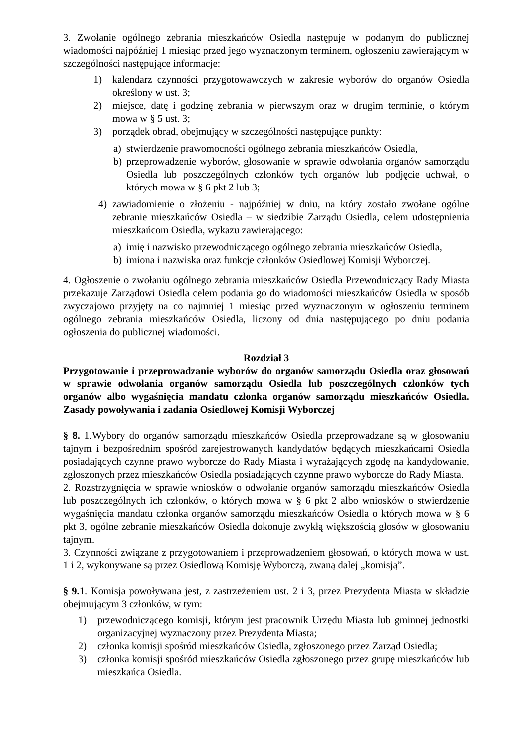3. Zwołanie ogólnego zebrania mieszkańców Osiedla następuje w podanym do publicznej wiadomości najpóźniej 1 miesiąc przed jego wyznaczonym terminem, ogłoszeniu zawierającym w szczególności następujące informacje:
1) kalendarz czynności przygotowawczych w zakresie wyborów do organów Osiedla określony w ust. 3;
2) miejsce, datę i godzinę zebrania w pierwszym oraz w drugim terminie, o którym mowa w § 5 ust. 3;
3) porządek obrad, obejmujący w szczególności następujące punkty:
a) stwierdzenie prawomocności ogólnego zebrania mieszkańców Osiedla,
b) przeprowadzenie wyborów, głosowanie w sprawie odwołania organów samorządu Osiedla lub poszczególnych członków tych organów lub podjęcie uchwał, o których mowa w § 6 pkt 2 lub 3;
4) zawiadomienie o złożeniu - najpóźniej w dniu, na który zostało zwołane ogólne zebranie mieszkańców Osiedla – w siedzibie Zarządu Osiedla, celem udostępnienia mieszkańcom Osiedla, wykazu zawierającego:
a) imię i nazwisko przewodniczącego ogólnego zebrania mieszkańców Osiedla,
b) imiona i nazwiska oraz funkcje członków Osiedlowej Komisji Wyborczej.
4. Ogłoszenie o zwołaniu ogólnego zebrania mieszkańców Osiedla Przewodniczący Rady Miasta przekazuje Zarządowi Osiedla celem podania go do wiadomości mieszkańców Osiedla w sposób zwyczajowo przyjęty na co najmniej 1 miesiąc przed wyznaczonym w ogłoszeniu terminem ogólnego zebrania mieszkańców Osiedla, liczony od dnia następującego po dniu podania ogłoszenia do publicznej wiadomości.
Rozdział 3
Przygotowanie i przeprowadzanie wyborów do organów samorządu Osiedla oraz głosowań w sprawie odwołania organów samorządu Osiedla lub poszczególnych członków tych organów albo wygaśnięcia mandatu członka organów samorządu mieszkańców Osiedla. Zasady powoływania i zadania Osiedlowej Komisji Wyborczej
§ 8. 1.Wybory do organów samorządu mieszkańców Osiedla przeprowadzane są w głosowaniu tajnym i bezpośrednim spośród zarejestrowanych kandydatów będących mieszkańcami Osiedla posiadających czynne prawo wyborcze do Rady Miasta i wyrażających zgodę na kandydowanie, zgłoszonych przez mieszkańców Osiedla posiadających czynne prawo wyborcze do Rady Miasta.
2. Rozstrzygnięcia w sprawie wniosków o odwołanie organów samorządu mieszkańców Osiedla lub poszczególnych ich członków, o których mowa w § 6 pkt 2 albo wniosków o stwierdzenie wygaśnięcia mandatu członka organów samorządu mieszkańców Osiedla o których mowa w § 6 pkt 3, ogólne zebranie mieszkańców Osiedla dokonuje zwykłą większością głosów w głosowaniu tajnym.
3. Czynności związane z przygotowaniem i przeprowadzeniem głosowań, o których mowa w ust. 1 i 2, wykonywane są przez Osiedlową Komisję Wyborczą, zwaną dalej „komisją”.
§ 9. 1. Komisja powoływana jest, z zastrzeżeniem ust. 2 i 3, przez Prezydenta Miasta w składzie obejmującym 3 członków, w tym:
1) przewodniczącego komisji, którym jest pracownik Urzędu Miasta lub gminnej jednostki organizacyjnej wyznaczony przez Prezydenta Miasta;
2) członka komisji spośród mieszkańców Osiedla, zgłoszonego przez Zarząd Osiedla;
3) członka komisji spośród mieszkańców Osiedla zgłoszonego przez grupę mieszkańców lub mieszkańca Osiedla.